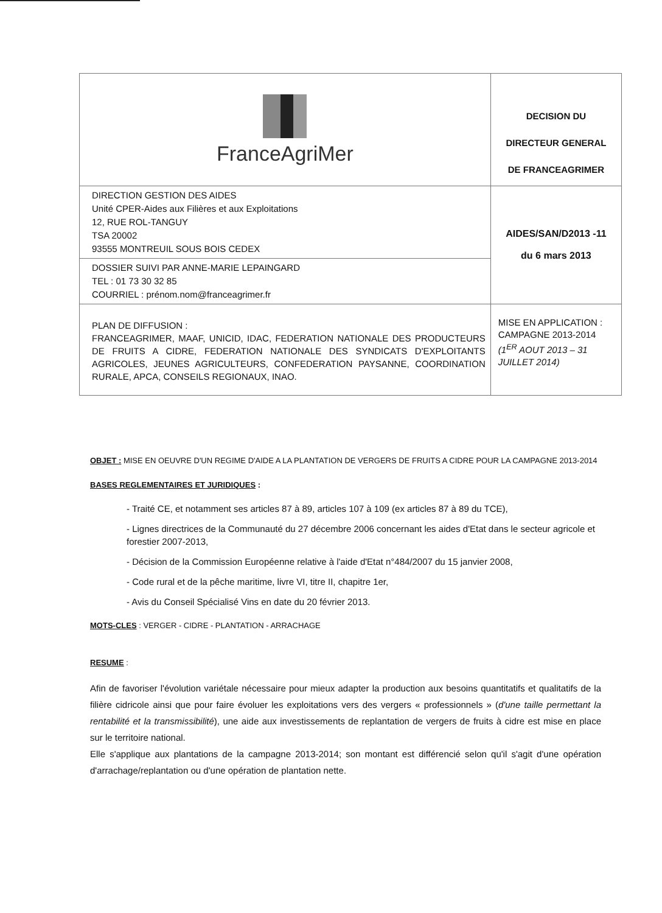| FranceAgriMer | DECISION DU DIRECTEUR GENERAL DE FRANCEAGRIMER |
| DIRECTION GESTION DES AIDES Unité CPER-Aides aux Filières et aux Exploitations 12, RUE ROL-TANGUY TSA 20002 93555 MONTREUIL SOUS BOIS CEDEX | AIDES/SAN/D2013 -11 du 6 mars 2013 |
| DOSSIER SUIVI PAR ANNE-MARIE LEPAINGARD TEL : 01 73 30 32 85 COURRIEL : prénom.nom@franceagrimer.fr | |
| PLAN DE DIFFUSION : FRANCEAGRIMER, MAAF, UNICID, IDAC, FEDERATION NATIONALE DES PRODUCTEURS DE FRUITS A CIDRE, FEDERATION NATIONALE DES SYNDICATS D'EXPLOITANTS AGRICOLES, JEUNES AGRICULTEURS, CONFEDERATION PAYSANNE, COORDINATION RURALE, APCA, CONSEILS REGIONAUX, INAO. | MISE EN APPLICATION : CAMPAGNE 2013-2014 (1<sup>ER</sup> AOUT 2013 – 31 JUILLET 2014) |
OBJET : MISE EN OEUVRE D'UN REGIME D'AIDE A LA PLANTATION DE VERGERS DE FRUITS A CIDRE POUR LA CAMPAGNE 2013-2014
BASES REGLEMENTAIRES ET JURIDIQUES :
- Traité CE, et notamment ses articles 87 à 89, articles 107 à 109 (ex articles 87 à 89 du TCE),
- Lignes directrices de la Communauté du 27 décembre 2006 concernant les aides d'Etat dans le secteur agricole et forestier 2007-2013,
- Décision de la Commission Européenne relative à l'aide d'Etat n°484/2007 du 15 janvier 2008,
- Code rural et de la pêche maritime, livre VI, titre II, chapitre 1er,
- Avis du Conseil Spécialisé Vins en date du 20 février 2013.
MOTS-CLES : VERGER - CIDRE - PLANTATION - ARRACHAGE
RESUME :
Afin de favoriser l'évolution variétale nécessaire pour mieux adapter la production aux besoins quantitatifs et qualitatifs de la filière cidricole ainsi que pour faire évoluer les exploitations vers des vergers « professionnels » (d'une taille permettant la rentabilité et la transmissibilité), une aide aux investissements de replantation de vergers de fruits à cidre est mise en place sur le territoire national.
Elle s'applique aux plantations de la campagne 2013-2014; son montant est différencié selon qu'il s'agit d'une opération d'arrachage/replantation ou d'une opération de plantation nette.